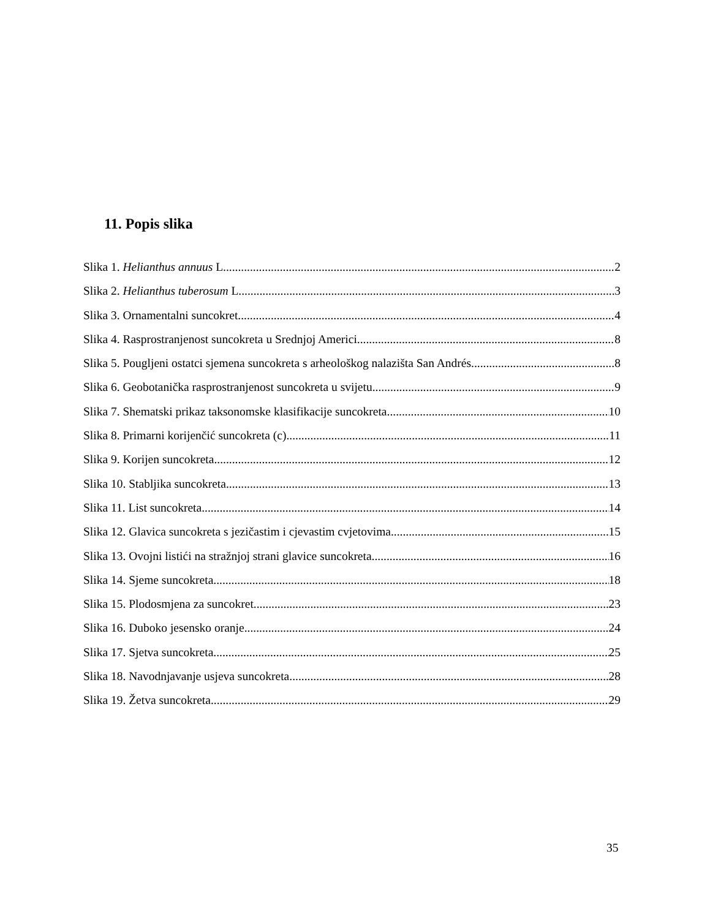11. Popis slika
Slika 1. Helianthus annuus L. 2
Slika 2. Helianthus tuberosum L. 3
Slika 3. Ornamentalni suncokret 4
Slika 4. Rasprostranjenost suncokreta u Srednjoj Americi 8
Slika 5. Pougljeni ostatci sjemena suncokreta s arheološkog nalazišta San Andrés 8
Slika 6. Geobotanička rasprostranjenost suncokreta u svijetu 9
Slika 7. Shematski prikaz taksonomske klasifikacije suncokreta 10
Slika 8. Primarni korijenčić suncokreta (c) 11
Slika 9. Korijen suncokreta 12
Slika 10. Stabljika suncokreta 13
Slika 11. List suncokreta 14
Slika 12. Glavica suncokreta s jezičastim i cjevastim cvjetovima 15
Slika 13. Ovojni listići na stražnjoj strani glavice suncokreta 16
Slika 14. Sjeme suncokreta 18
Slika 15. Plodosmjena za suncokret 23
Slika 16. Duboko jesensko oranje 24
Slika 17. Sjetva suncokreta 25
Slika 18. Navodnjavanje usjeva suncokreta 28
Slika 19. Žetva suncokreta 29
35